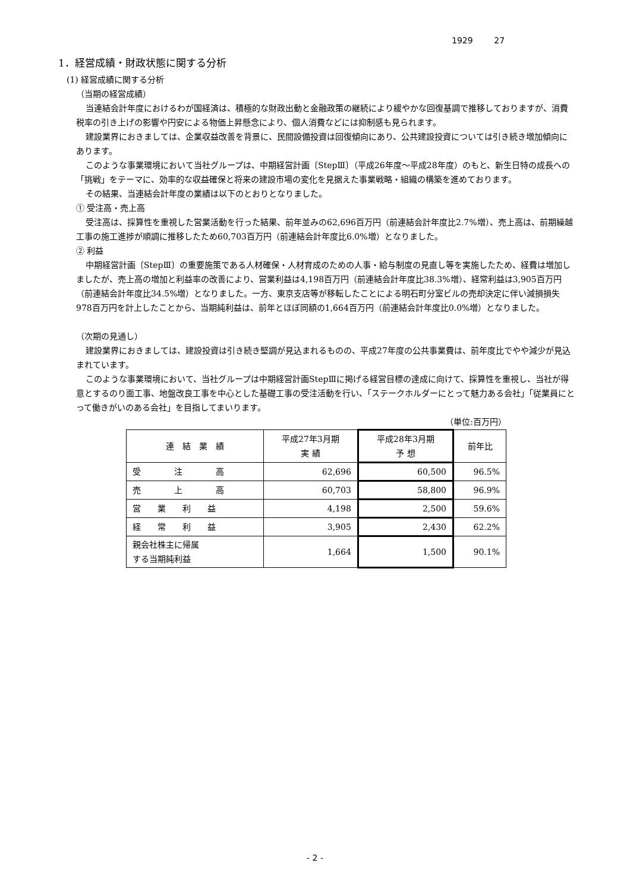1929 27
1．経営成績・財政状態に関する分析
(1) 経営成績に関する分析
（当期の経営成績）
当連結会計年度におけるわが国経済は、積極的な財政出動と金融政策の継続により緩やかな回復基調で推移しておりますが、消費税率の引き上げの影響や円安による物価上昇懸念により、個人消費などには抑制感も見られます。
建設業界におきましては、企業収益改善を背景に、民間設備投資は回復傾向にあり、公共建設投資については引き続き増加傾向にあります。
このような事業環境において当社グループは、中期経営計画〔StepⅢ〕（平成26年度～平成28年度）のもと、新生日特の成長への「挑戦」をテーマに、効率的な収益確保と将来の建設市場の変化を見据えた事業戦略・組織の構築を進めております。
その結果、当連結会計年度の業績は以下のとおりとなりました。
① 受注高・売上高
受注高は、採算性を重視した営業活動を行った結果、前年並みの62,696百万円（前連結会計年度比2.7%増）、売上高は、前期繰越工事の施工進捗が順調に推移したため60,703百万円（前連結会計年度比6.0%増）となりました。
② 利益
中期経営計画〔StepⅢ〕の重要施策である人材確保・人材育成のための人事・給与制度の見直し等を実施したため、経費は増加しましたが、売上高の増加と利益率の改善により、営業利益は4,198百万円（前連結会計年度比38.3%増）、経常利益は3,905百万円（前連結会計年度比34.5%増）となりました。一方、東京支店等が移転したことによる明石町分室ビルの売却決定に伴い減損損失978百万円を計上したことから、当期純利益は、前年とほぼ同額の1,664百万円（前連結会計年度比0.0%増）となりました。
（次期の見通し）
建設業界におきましては、建設投資は引き続き堅調が見込まれるものの、平成27年度の公共事業費は、前年度比でやや減少が見込まれています。
このような事業環境において、当社グループは中期経営計画StepⅢに掲げる経営目標の達成に向けて、採算性を重視し、当社が得意とするのり面工事、地盤改良工事を中心とした基礎工事の受注活動を行い、「ステークホルダーにとって魅力ある会社」「従業員にとって働きがいのある会社」を目指してまいります。
（単位:百万円）
| 連 結 業 績 | 平成27年3月期 実 績 | 平成28年3月期 予 想 | 前年比 |
| 受 注 高 | 62,696 | 60,500 | 96.5% |
| 売 上 高 | 60,703 | 58,800 | 96.9% |
| 営 業 利 益 | 4,198 | 2,500 | 59.6% |
| 経 常 利 益 | 3,905 | 2,430 | 62.2% |
| 親会社株主に帰属 する当期純利益 | 1,664 | 1,500 | 90.1% |
- 2 -